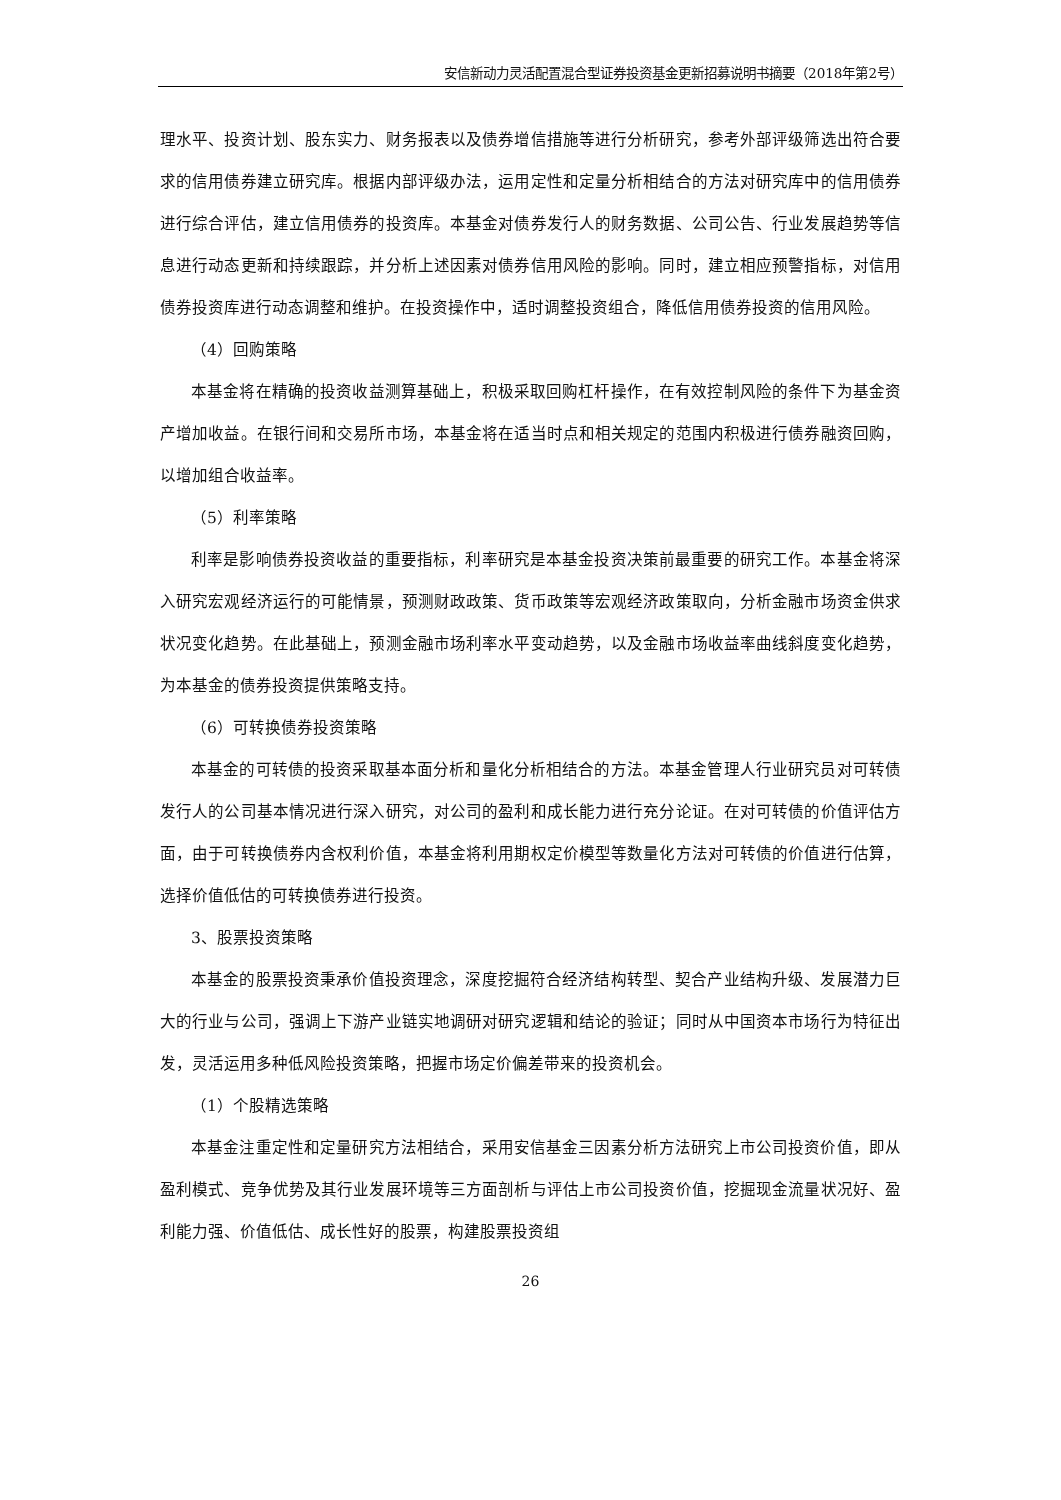安信新动力灵活配置混合型证券投资基金更新招募说明书摘要（2018年第2号）
理水平、投资计划、股东实力、财务报表以及债券增信措施等进行分析研究，参考外部评级筛选出符合要求的信用债券建立研究库。根据内部评级办法，运用定性和定量分析相结合的方法对研究库中的信用债券进行综合评估，建立信用债券的投资库。本基金对债券发行人的财务数据、公司公告、行业发展趋势等信息进行动态更新和持续跟踪，并分析上述因素对债券信用风险的影响。同时，建立相应预警指标，对信用债券投资库进行动态调整和维护。在投资操作中，适时调整投资组合，降低信用债券投资的信用风险。
（4）回购策略
本基金将在精确的投资收益测算基础上，积极采取回购杠杆操作，在有效控制风险的条件下为基金资产增加收益。在银行间和交易所市场，本基金将在适当时点和相关规定的范围内积极进行债券融资回购，以增加组合收益率。
（5）利率策略
利率是影响债券投资收益的重要指标，利率研究是本基金投资决策前最重要的研究工作。本基金将深入研究宏观经济运行的可能情景，预测财政政策、货币政策等宏观经济政策取向，分析金融市场资金供求状况变化趋势。在此基础上，预测金融市场利率水平变动趋势，以及金融市场收益率曲线斜度变化趋势，为本基金的债券投资提供策略支持。
（6）可转换债券投资策略
本基金的可转债的投资采取基本面分析和量化分析相结合的方法。本基金管理人行业研究员对可转债发行人的公司基本情况进行深入研究，对公司的盈利和成长能力进行充分论证。在对可转债的价值评估方面，由于可转换债券内含权利价值，本基金将利用期权定价模型等数量化方法对可转债的价值进行估算，选择价值低估的可转换债券进行投资。
3、股票投资策略
本基金的股票投资秉承价值投资理念，深度挖掘符合经济结构转型、契合产业结构升级、发展潜力巨大的行业与公司，强调上下游产业链实地调研对研究逻辑和结论的验证；同时从中国资本市场行为特征出发，灵活运用多种低风险投资策略，把握市场定价偏差带来的投资机会。
（1）个股精选策略
本基金注重定性和定量研究方法相结合，采用安信基金三因素分析方法研究上市公司投资价值，即从盈利模式、竞争优势及其行业发展环境等三方面剖析与评估上市公司投资价值，挖掘现金流量状况好、盈利能力强、价值低估、成长性好的股票，构建股票投资组
26